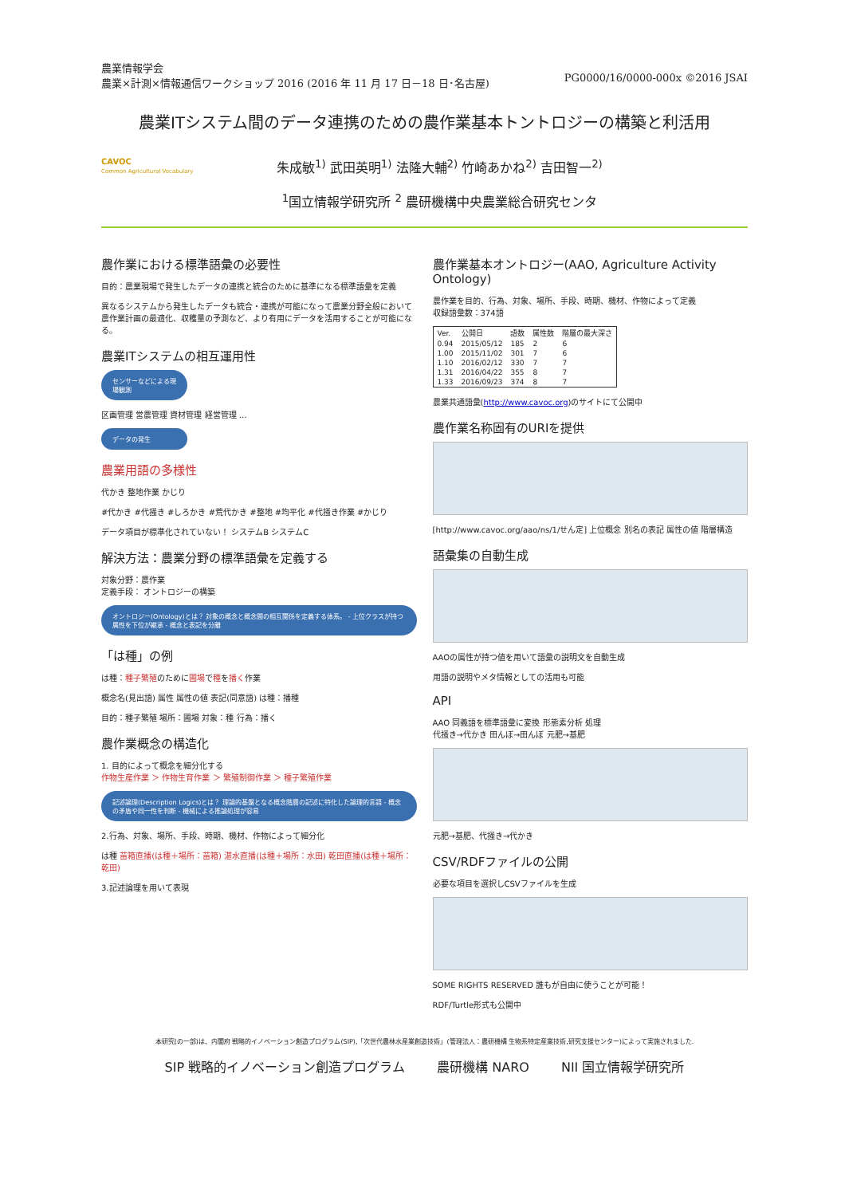農業情報学会
農業×計測×情報通信ワークショップ 2016 (2016 年 11 月 17 日－18 日･名古屋)
PG0000/16/0000-000x ©2016 JSAI
農業ITシステム間のデータ連携のための農作業基本トントロジーの構築と利活用
CAVOC
Common Agricultural Vocabulary
朱成敏<sup>1)</sup> 武田英明<sup>1)</sup> 法隆大輔<sup>2)</sup> 竹崎あかね<sup>2)</sup> 吉田智一<sup>2)</sup>
<sup>1</sup> 国立情報学研究所 <sup>2</sup> 農研機構中央農業総合研究センタ
農作業における標準語彙の必要性
目的：農業現場で発生したデータの連携と統合のために基準になる標準語彙を定義
異なるシステムから発生したデータも統合・連携が可能になって農業分野全般において農作業計画の最適化、収穫量の予測など、より有用にデータを活用することが可能になる。
農業ITシステムの相互運用性
センサーなどによる現場観測
区画管理 営農管理 資材管理 経営管理 …
データの発生
農業用語の多様性
代かき 整地作業 かじり
#代かき #代掻き #しろかき #荒代かき #整地 #均平化 #代掻き作業 #かじり
データ項目が標準化されていない！ システムB システムC
解決方法：農業分野の標準語彙を定義する
対象分野：農作業
定義手段： オントロジーの構築
オントロジー(Ontology)とは？ 対象の概念と概念間の相互関係を定義する体系。 - 上位クラスが持つ属性を下位が継承 - 概念と表記を分離
「は種」の例
は種：種子繁殖のために圃場で種を播く作業
概念名(見出語) 属性 属性の値 表記(同意語) は種：播種
目的：種子繁殖 場所：圃場 対象：種 行為：播く
農作業概念の構造化
1. 目的によって概念を細分化する
作物生産作業 ＞ 作物生育作業 ＞ 繁殖制御作業 ＞ 種子繁殖作業
記述論理(Description Logics)とは？ 理論的基盤となる概念階層の記述に特化した論理的言語 - 概念の矛盾や同一性を判断 - 機械による推論処理が容易
2.行為、対象、場所、手段、時期、機材、作物によって細分化
は種 苗箱直播(は種＋場所：苗箱) 湛水直播(は種＋場所：水田) 乾田直播(は種＋場所：乾田)
3.記述論理を用いて表現
農作業基本オントロジー(AAO, Agriculture Activity Ontology)
農作業を目的、行為、対象、場所、手段、時期、機材、作物によって定義
収録語彙数：374語
| Ver. | 公開日 | 語数 | 属性数 | 階層の最大深さ |
| --- | --- | --- | --- | --- |
| 0.94 | 2015/05/12 | 185 | 2 | 6 |
| 1.00 | 2015/11/02 | 301 | 7 | 6 |
| 1.10 | 2016/02/12 | 330 | 7 | 7 |
| 1.31 | 2016/04/22 | 355 | 8 | 7 |
| 1.33 | 2016/09/23 | 374 | 8 | 7 |
農業共通語彙(http://www.cavoc.org)のサイトにて公開中
農作業名称固有のURIを提供
[http://www.cavoc.org/aao/ns/1/せん定] 上位概念 別名の表記 属性の値 階層構造
語彙集の自動生成
AAOの属性が持つ値を用いて語彙の説明文を自動生成
用語の説明やメタ情報としての活用も可能
API
AAO 同義語を標準語彙に変換 形態素分析 処理
代掻き→代かき 田んぼ→田んぼ 元肥→基肥
元肥→基肥、代掻き→代かき
CSV/RDFファイルの公開
必要な項目を選択しCSVファイルを生成
SOME RIGHTS RESERVED 誰もが自由に使うことが可能！
RDF/Turtle形式も公開中
本研究(の一部)は、内閣府 戦略的イノベーション創造プログラム(SIP),「次世代農林水産業創造技術」(管理法人：農研機構 生物系特定産業技術,研究支援センター)によって実施されました.
SIP 戦略的イノベーション創造プログラム 農研機構 NARO NII 国立情報学研究所